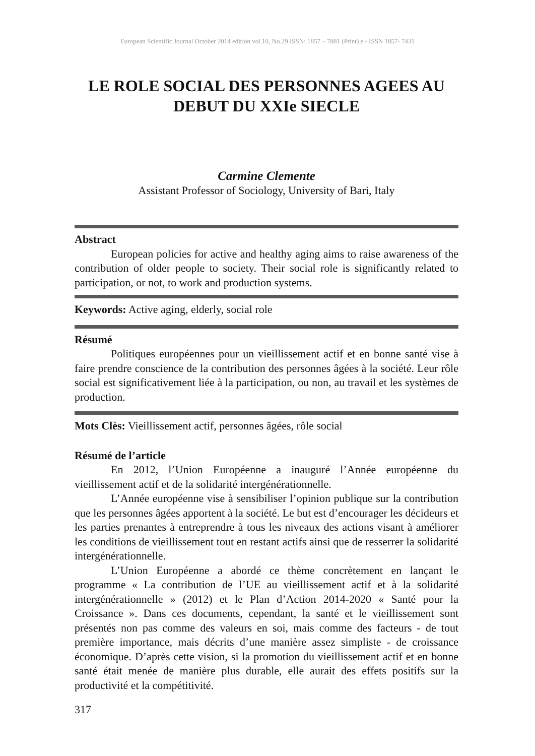European Scientific Journal October 2014 edition vol.10, No.29 ISSN: 1857 – 7881 (Print) e - ISSN 1857- 7431
LE ROLE SOCIAL DES PERSONNES AGEES AU DEBUT DU XXIe SIECLE
Carmine Clemente
Assistant Professor of Sociology, University of Bari, Italy
Abstract
European policies for active and healthy aging aims to raise awareness of the contribution of older people to society. Their social role is significantly related to participation, or not, to work and production systems.
Keywords: Active aging, elderly, social role
Résumé
Politiques européennes pour un vieillissement actif et en bonne santé vise à faire prendre conscience de la contribution des personnes âgées à la société. Leur rôle social est significativement liée à la participation, ou non, au travail et les systèmes de production.
Mots Clès: Vieillissement actif, personnes âgées, rôle social
Résumé de l’article
En 2012, l’Union Européenne a inauguré l’Année européenne du vieillissement actif et de la solidarité intergénérationnelle.
L’Année européenne vise à sensibiliser l’opinion publique sur la contribution que les personnes âgées apportent à la société. Le but est d’encourager les décideurs et les parties prenantes à entreprendre à tous les niveaux des actions visant à améliorer les conditions de vieillissement tout en restant actifs ainsi que de resserrer la solidarité intergénérationnelle.
L’Union Européenne a abordé ce thème concrètement en lançant le programme « La contribution de l’UE au vieillissement actif et à la solidarité intergénérationnelle » (2012) et le Plan d’Action 2014-2020 « Santé pour la Croissance ». Dans ces documents, cependant, la santé et le vieillissement sont présentés non pas comme des valeurs en soi, mais comme des facteurs - de tout première importance, mais décrits d’une manière assez simpliste - de croissance économique. D’après cette vision, si la promotion du vieillissement actif et en bonne santé était menée de manière plus durable, elle aurait des effets positifs sur la productivité et la compétitivité.
317